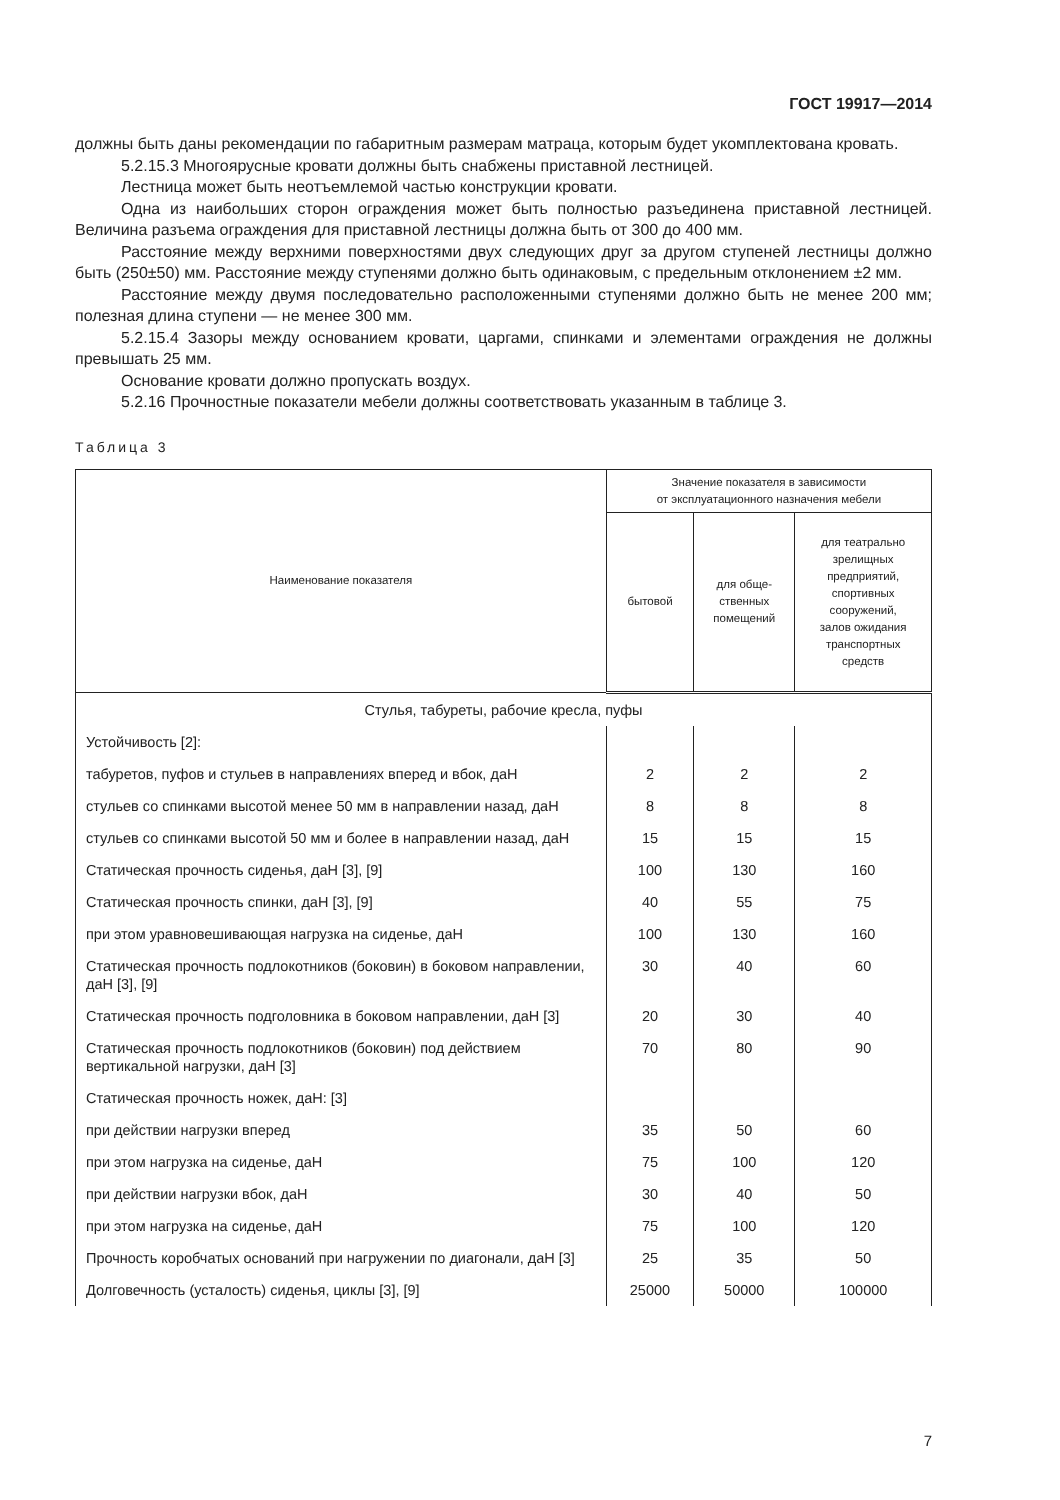ГОСТ 19917—2014
должны быть даны рекомендации по габаритным размерам матраца, которым будет укомплектована кровать.
5.2.15.3 Многоярусные кровати должны быть снабжены приставной лестницей.
Лестница может быть неотъемлемой частью конструкции кровати.
Одна из наибольших сторон ограждения может быть полностью разъединена приставной лестницей. Величина разъема ограждения для приставной лестницы должна быть от 300 до 400 мм.
Расстояние между верхними поверхностями двух следующих друг за другом ступеней лестницы должно быть (250±50) мм. Расстояние между ступенями должно быть одинаковым, с предельным отклонением ±2 мм.
Расстояние между двумя последовательно расположенными ступенями должно быть не менее 200 мм; полезная длина ступени — не менее 300 мм.
5.2.15.4 Зазоры между основанием кровати, царгами, спинками и элементами ограждения не должны превышать 25 мм.
Основание кровати должно пропускать воздух.
5.2.16 Прочностные показатели мебели должны соответствовать указанным в таблице 3.
Таблица 3
| Наименование показателя | Значение показателя в зависимости от эксплуатационного назначения мебели | | |
| --- | --- | --- | --- |
| | бытовой | для обще- ственных помещений | для театрально зрелищных предприятий, спортивных сооружений, залов ожидания транспортных средств |
| Стулья, табуреты, рабочие кресла, пуфы | | | |
| Устойчивость [2]: | | | |
| табуретов, пуфов и стульев в направлениях вперед и вбок, даН | 2 | 2 | 2 |
| стульев со спинками высотой менее 50 мм в направлении назад, даН | 8 | 8 | 8 |
| стульев со спинками высотой 50 мм и более в направлении назад, даН | 15 | 15 | 15 |
| Статическая прочность сиденья, даН [3], [9] | 100 | 130 | 160 |
| Статическая прочность спинки, даН [3], [9] | 40 | 55 | 75 |
| при этом уравновешивающая нагрузка на сиденье, даН | 100 | 130 | 160 |
| Статическая прочность подлокотников (боковин) в боковом направлении, даН [3], [9] | 30 | 40 | 60 |
| Статическая прочность подголовника в боковом направлении, даН [3] | 20 | 30 | 40 |
| Статическая прочность подлокотников (боковин) под действием вертикальной нагрузки, даН [3] | 70 | 80 | 90 |
| Статическая прочность ножек, даН: [3] | | | |
| при действии нагрузки вперед | 35 | 50 | 60 |
| при этом нагрузка на сиденье, даН | 75 | 100 | 120 |
| при действии нагрузки вбок, даН | 30 | 40 | 50 |
| при этом нагрузка на сиденье, даН | 75 | 100 | 120 |
| Прочность коробчатых оснований при нагружении по диагонали, даН [3] | 25 | 35 | 50 |
| Долговечность (усталость) сиденья, циклы [3], [9] | 25000 | 50000 | 100000 |
7